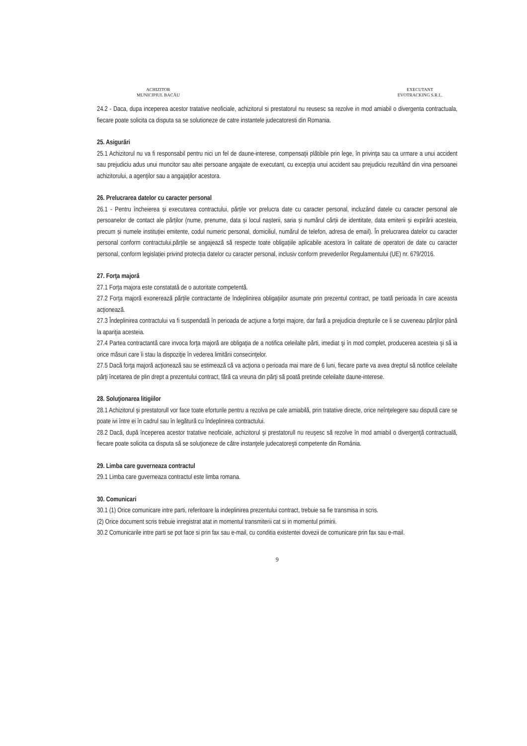ACHIZITOR
MUNICIPIUL BACĂU
EXECUTANT
EVOTRACKING S.R.L.
24.2 - Daca, dupa inceperea acestor tratative neoficiale, achizitorul si prestatorul nu reusesc sa rezolve in mod amiabil o divergenta contractuala, fiecare poate solicita ca disputa sa se solutioneze de catre instantele judecatoresti din Romania.
25. Asigurări
25.1 Achizitorul nu va fi responsabil pentru nici un fel de daune-interese, compensaţii plătibile prin lege, în privinţa sau ca urmare a unui accident sau prejudiciu adus unui muncitor sau altei persoane angajate de executant, cu excepţia unui accident sau prejudiciu rezultând din vina persoanei achizitorului, a agenţilor sau a angajaţilor acestora.
26. Prelucrarea datelor cu caracter personal
26.1 - Pentru încheierea și executarea contractului, părțile vor prelucra date cu caracter personal, incluzând datele cu caracter personal ale persoanelor de contact ale părților (nume, prenume, data și locul nașterii, saria și numărul cărții de identitate, data emiterii și expirării acesteia, precum și numele instituției emitente, codul numeric personal, domiciliul, numărul de telefon, adresa de email). În prelucrarea datelor cu caracter personal conform contractului,părțile se angajează să respecte toate obligațiile aplicabile acestora în calitate de operatori de date cu caracter personal, conform legislației privind protecția datelor cu caracter personal, inclusiv conform prevederilor Regulamentului (UE) nr. 679/2016.
27. Forţa majoră
27.1 Forţa majora este constatată de o autoritate competentă.
27.2 Forţa majoră exonerează părţile contractante de îndeplinirea obligaţiilor asumate prin prezentul contract, pe toată perioada în care aceasta acţionează.
27.3 Îndeplinirea contractului va fi suspendată în perioada de acţiune a forţei majore, dar fară a prejudicia drepturile ce li se cuveneau părţilor până la apariţia acesteia.
27.4 Partea contractantă care invoca forţa majoră are obligaţia de a notifica celeilalte părti, imediat şi în mod complet, producerea acesteia şi să ia orice măsuri care îi stau la dispoziţie în vederea limitării consecinţelor.
27.5 Dacă forţa majoră acţionează sau se estimează că va acţiona o perioada mai mare de 6 luni, fiecare parte va avea dreptul să notifice celeilalte părţi încetarea de plin drept a prezentului contract, fără ca vreuna din părţi să poată pretinde celeilalte daune-interese.
28. Soluţionarea litigiilor
28.1 Achizitorul şi prestatorull vor face toate eforturile pentru a rezolva pe cale amiabilă, prin tratative directe, orice neînţelegere sau dispută care se poate ivi între ei în cadrul sau în legătură cu îndeplinirea contractului.
28.2 Dacă, după începerea acestor tratative neoficiale, achizitorul şi prestatorull nu reuşesc să rezolve în mod amiabil o divergenţă contractuală, fiecare poate solicita ca disputa să se soluţioneze de către instanţele judecatoreşti competente din România.
29. Limba care guverneaza contractul
29.1 Limba care guverneaza contractul este limba romana.
30. Comunicari
30.1 (1) Orice comunicare intre parti, referitoare la indeplinirea prezentului contract, trebuie sa fie transmisa in scris.
(2) Orice document scris trebuie inregistrat atat in momentul transmiterii cat si in momentul primirii.
30.2 Comunicarile intre parti se pot face si prin fax sau e-mail, cu conditia existentei dovezii de comunicare prin fax sau e-mail.
9